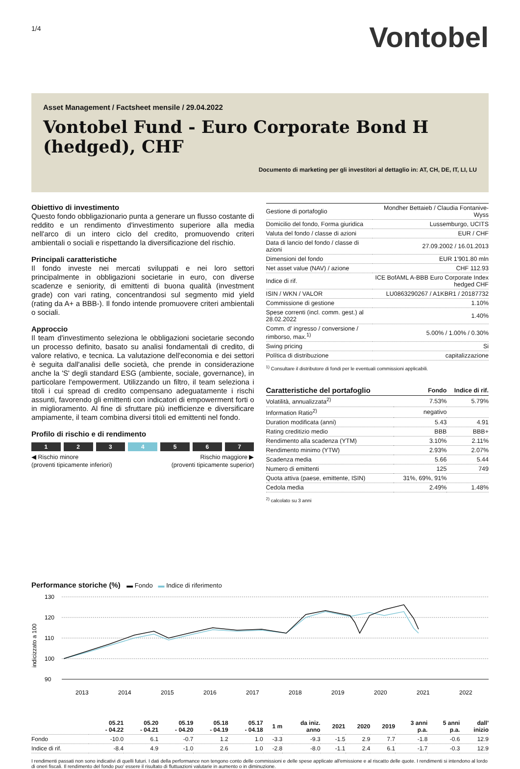1/4
Vontobel
Asset Management / Factsheet mensile / 29.04.2022
Vontobel Fund - Euro Corporate Bond H (hedged), CHF
Documento di marketing per gli investitori al dettaglio in: AT, CH, DE, IT, LI, LU
Obiettivo di investimento
Questo fondo obbligazionario punta a generare un flusso costante di reddito e un rendimento d'investimento superiore alla media nell'arco di un intero ciclo del credito, promuovendo criteri ambientali o sociali e rispettando la diversificazione del rischio.
Principali caratteristiche
Il fondo investe nei mercati sviluppati e nei loro settori principalmente in obbligazioni societarie in euro, con diverse scadenze e seniority, di emittenti di buona qualità (investment grade) con vari rating, concentrandosi sul segmento mid yield (rating da A+ a BBB-). Il fondo intende promuovere criteri ambientali o sociali.
Approccio
Il team d'investimento seleziona le obbligazioni societarie secondo un processo definito, basato su analisi fondamentali di credito, di valore relativo, e tecnica. La valutazione dell'economia e dei settori è seguita dall'analisi delle società, che prende in considerazione anche la 'S' degli standard ESG (ambiente, sociale, governance), in particolare l'empowerment. Utilizzando un filtro, il team seleziona i titoli i cui spread di credito compensano adeguatamente i rischi assunti, favorendo gli emittenti con indicatori di empowerment forti o in miglioramento. Al fine di sfruttare più inefficienze e diversificare ampiamente, il team combina diversi titoli ed emittenti nel fondo.
Profilo di rischio e di rendimento
1 2 3 4 5 6 7
◀ Rischio minore
(proventi tipicamente inferiori)
Rischio maggiore ▶
(proventi tipicamente superior)
| Gestione di portafoglio | Mondher Bettaieb / Claudia Fontanive-Wyss |
| Domicilio del fondo, Forma giuridica | Lussemburgo, UCITS |
| Valuta del fondo / classe di azioni | EUR / CHF |
| Data di lancio del fondo / classe di azioni | 27.09.2002 / 16.01.2013 |
| Dimensioni del fondo | EUR 1'901.80 mln |
| Net asset value (NAV) / azione | CHF 112.93 |
| Indice di rif. | ICE BofAML A-BBB Euro Corporate Index hedged CHF |
| ISIN / WKN / VALOR | LU0863290267 / A1KBR1 / 20187732 |
| Commissione di gestione | 1.10% |
| Spese correnti (incl. comm. gest.) al 28.02.2022 | 1.40% |
| Comm. d' ingresso / conversione / rimborso, max.<sup>1)</sup> | 5.00% / 1.00% / 0.30% |
| Swing pricing | Si |
| Política di distribuzione | capitalizzazione |
<sup>1)</sup> Consultare il distributore di fondi per le eventuali commissioni applicabili.
| Caratteristiche del portafoglio | Fondo | Indice di rif. |
| --- | --- | --- |
| Volatilità, annualizzata<sup>2)</sup> | 7.53% | 5.79% |
| Information Ratio<sup>2)</sup> | negativo | |
| Duration modificata (anni) | 5.43 | 4.91 |
| Rating creditizio medio | BBB | BBB+ |
| Rendimento alla scadenza (YTM) | 3.10% | 2.11% |
| Rendimento minimo (YTW) | 2.93% | 2.07% |
| Scadenza media | 5.66 | 5.44 |
| Numero di emittenti | 125 | 749 |
| Quota attiva (paese, emittente, ISIN) | 31%, 69%, 91% | |
| Cedola media | 2.49% | 1.48% |
<sup>2)</sup> calcolato su 3 anni
Performance storiche (%) ▬ Fondo ▬ Indice di riferimento
indicizzato a 100
130
120
110
100
90
2013
2014
2015
2016
2017
2018
2019
2020
2021
2022
| | 05.21 - 04.22 | 05.20 - 04.21 | 05.19 - 04.20 | 05.18 - 04.19 | 05.17 - 04.18 | 1 m | da iniz. anno | 2021 | 2020 | 2019 | 3 anni p.a. | 5 anni p.a. | dall' inizio |
| Fondo | -10.0 | 6.1 | -0.7 | 1.2 | 1.0 | -3.3 | -9.3 | -1.5 | 2.9 | 7.7 | -1.8 | -0.6 | 12.9 |
| Indice di rif. | -8.4 | 4.9 | -1.0 | 2.6 | 1.0 | -2.8 | -8.0 | -1.1 | 2.4 | 6.1 | -1.7 | -0.3 | 12.9 |
I rendimenti passati non sono indicativi di quelli futuri. I dati della performance non tengono conto delle commissioni e delle spese applicate all'emissione e al riscatto delle quote. I rendimenti si intendono al lordo di oneri fiscali. Il rendimento del fondo puo' essere il risultato di fluttuazioni valutarie in aumento o in diminuzione.